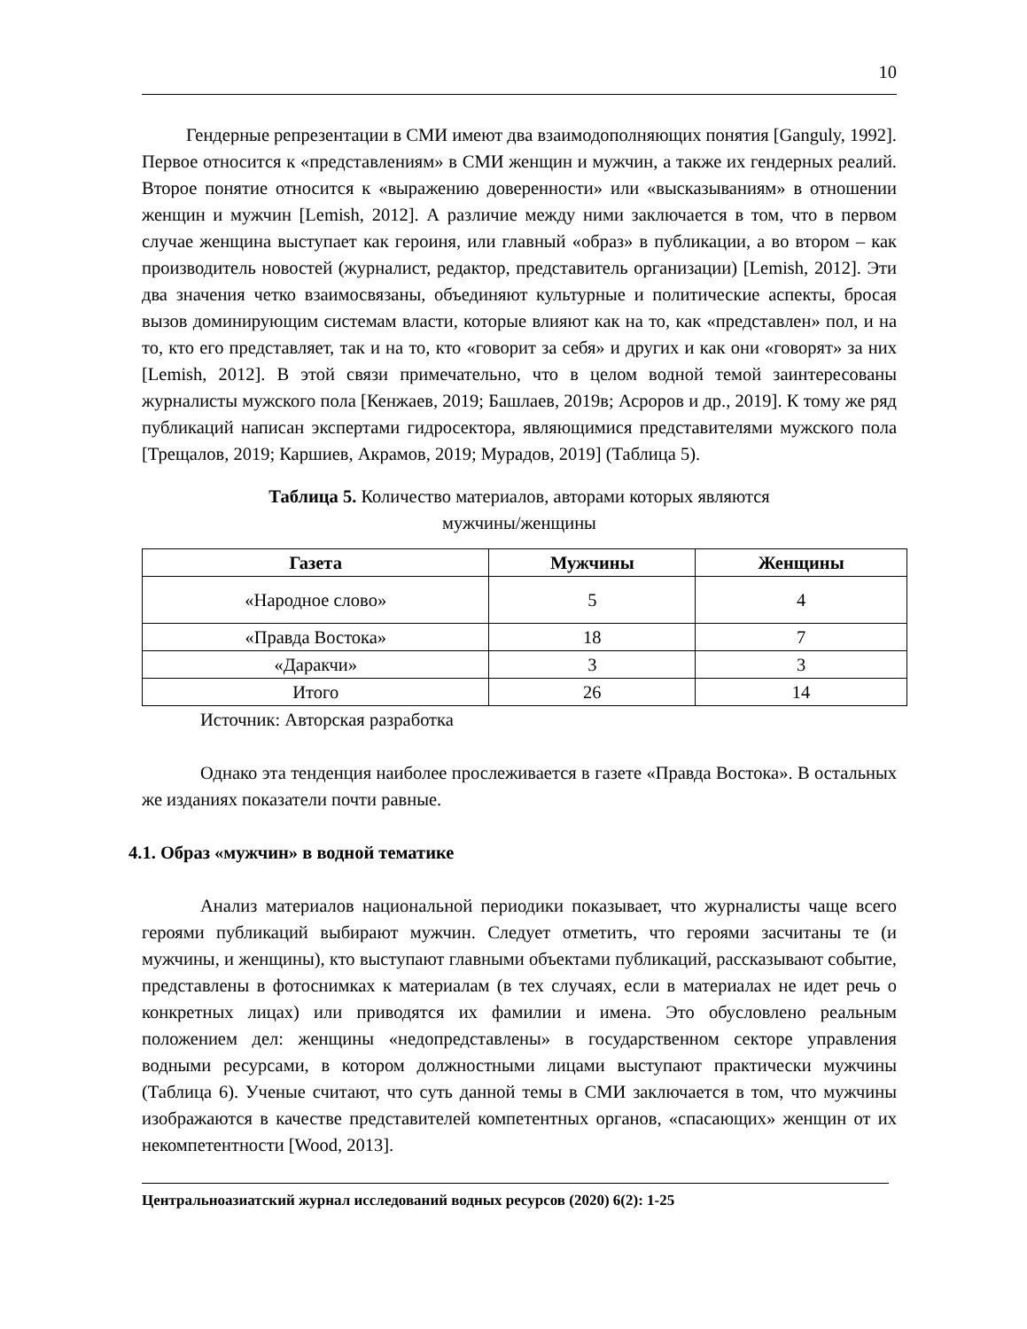10
Гендерные репрезентации в СМИ имеют два взаимодополняющих понятия [Ganguly, 1992]. Первое относится к «представлениям» в СМИ женщин и мужчин, а также их гендерных реалий. Второе понятие относится к «выражению доверенности» или «высказываниям» в отношении женщин и мужчин [Lemish, 2012]. А различие между ними заключается в том, что в первом случае женщина выступает как героиня, или главный «образ» в публикации, а во втором – как производитель новостей (журналист, редактор, представитель организации) [Lemish, 2012]. Эти два значения четко взаимосвязаны, объединяют культурные и политические аспекты, бросая вызов доминирующим системам власти, которые влияют как на то, как «представлен» пол, и на то, кто его представляет, так и на то, кто «говорит за себя» и других и как они «говорят» за них [Lemish, 2012]. В этой связи примечательно, что в целом водной темой заинтересованы журналисты мужского пола [Кенжаев, 2019; Башлаев, 2019в; Асроров и др., 2019]. К тому же ряд публикаций написан экспертами гидросектора, являющимися представителями мужского пола [Трещалов, 2019; Каршиев, Акрамов, 2019; Мурадов, 2019] (Таблица 5).
Таблица 5. Количество материалов, авторами которых являются
мужчины/женщины
| Газета | Мужчины | Женщины |
| --- | --- | --- |
| «Народное слово» | 5 | 4 |
| «Правда Востока» | 18 | 7 |
| «Даракчи» | 3 | 3 |
| Итого | 26 | 14 |
Источник: Авторская разработка
Однако эта тенденция наиболее прослеживается в газете «Правда Востока». В остальных же изданиях показатели почти равные.
4.1. Образ «мужчин» в водной тематике
Анализ материалов национальной периодики показывает, что журналисты чаще всего героями публикаций выбирают мужчин. Следует отметить, что героями засчитаны те (и мужчины, и женщины), кто выступают главными объектами публикаций, рассказывают событие, представлены в фотоснимках к материалам (в тех случаях, если в материалах не идет речь о конкретных лицах) или приводятся их фамилии и имена. Это обусловлено реальным положением дел: женщины «недопредставлены» в государственном секторе управления водными ресурсами, в котором должностными лицами выступают практически мужчины (Таблица 6). Ученые считают, что суть данной темы в СМИ заключается в том, что мужчины изображаются в качестве представителей компетентных органов, «спасающих» женщин от их некомпетентности [Wood, 2013].
Центральноазиатский журнал исследований водных ресурсов (2020) 6(2): 1-25